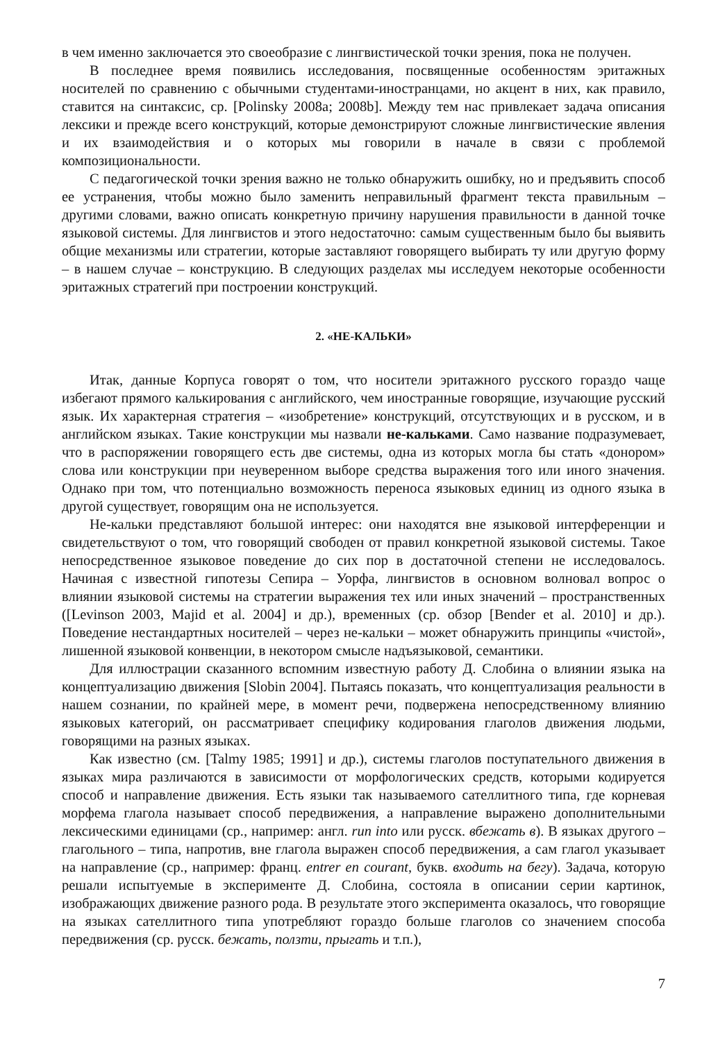в чем именно заключается это своеобразие с лингвистической точки зрения, пока не получен.
В последнее время появились исследования, посвященные особенностям эритажных носителей по сравнению с обычными студентами-иностранцами, но акцент в них, как правило, ставится на синтаксис, ср. [Polinsky 2008a; 2008b]. Между тем нас привлекает задача описания лексики и прежде всего конструкций, которые демонстрируют сложные лингвистические явления и их взаимодействия и о которых мы говорили в начале в связи с проблемой композициональности.
С педагогической точки зрения важно не только обнаружить ошибку, но и предъявить способ ее устранения, чтобы можно было заменить неправильный фрагмент текста правильным – другими словами, важно описать конкретную причину нарушения правильности в данной точке языковой системы. Для лингвистов и этого недостаточно: самым существенным было бы выявить общие механизмы или стратегии, которые заставляют говорящего выбирать ту или другую форму – в нашем случае – конструкцию. В следующих разделах мы исследуем некоторые особенности эритажных стратегий при построении конструкций.
2. «НЕ-КАЛЬКИ»
Итак, данные Корпуса говорят о том, что носители эритажного русского гораздо чаще избегают прямого калькирования с английского, чем иностранные говорящие, изучающие русский язык. Их характерная стратегия – «изобретение» конструкций, отсутствующих и в русском, и в английском языках. Такие конструкции мы назвали не-кальками. Само название подразумевает, что в распоряжении говорящего есть две системы, одна из которых могла бы стать «донором» слова или конструкции при неуверенном выборе средства выражения того или иного значения. Однако при том, что потенциально возможность переноса языковых единиц из одного языка в другой существует, говорящим она не используется.
Не-кальки представляют большой интерес: они находятся вне языковой интерференции и свидетельствуют о том, что говорящий свободен от правил конкретной языковой системы. Такое непосредственное языковое поведение до сих пор в достаточной степени не исследовалось. Начиная с известной гипотезы Сепира – Уорфа, лингвистов в основном волновал вопрос о влиянии языковой системы на стратегии выражения тех или иных значений – пространственных ([Levinson 2003, Majid et al. 2004] и др.), временных (ср. обзор [Bender et al. 2010] и др.). Поведение нестандартных носителей – через не-кальки – может обнаружить принципы «чистой», лишенной языковой конвенции, в некотором смысле надъязыковой, семантики.
Для иллюстрации сказанного вспомним известную работу Д. Слобина о влиянии языка на концептуализацию движения [Slobin 2004]. Пытаясь показать, что концептуализация реальности в нашем сознании, по крайней мере, в момент речи, подвержена непосредственному влиянию языковых категорий, он рассматривает специфику кодирования глаголов движения людьми, говорящими на разных языках.
Как известно (см. [Talmy 1985; 1991] и др.), системы глаголов поступательного движения в языках мира различаются в зависимости от морфологических средств, которыми кодируется способ и направление движения. Есть языки так называемого сателлитного типа, где корневая морфема глагола называет способ передвижения, а направление выражено дополнительными лексическими единицами (ср., например: англ. run into или русск. вбежать в). В языках другого – глагольного – типа, напротив, вне глагола выражен способ передвижения, а сам глагол указывает на направление (ср., например: франц. entrer en courant, букв. входить на бегу). Задача, которую решали испытуемые в эксперименте Д. Слобина, состояла в описании серии картинок, изображающих движение разного рода. В результате этого эксперимента оказалось, что говорящие на языках сателлитного типа употребляют гораздо больше глаголов со значением способа передвижения (ср. русск. бежать, ползти, прыгать и т.п.),
7